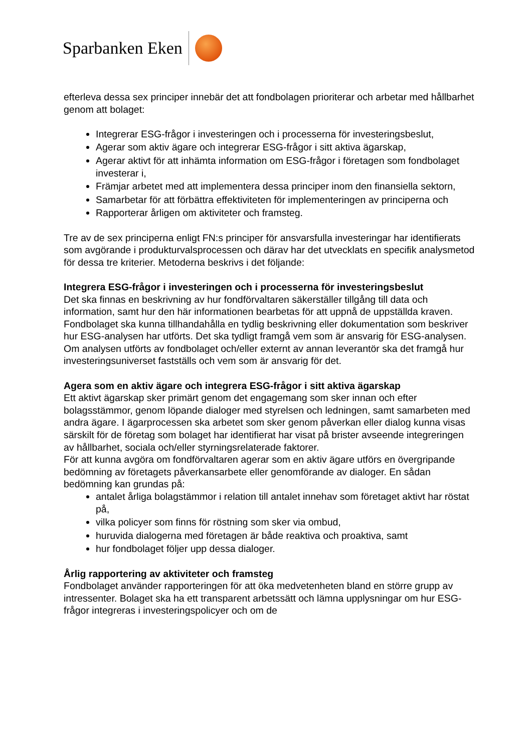Sparbanken Eken
efterleva dessa sex principer innebär det att fondbolagen prioriterar och arbetar med hållbarhet genom att bolaget:
Integrerar ESG-frågor i investeringen och i processerna för investeringsbeslut,
Agerar som aktiv ägare och integrerar ESG-frågor i sitt aktiva ägarskap,
Agerar aktivt för att inhämta information om ESG-frågor i företagen som fondbolaget investerar i,
Främjar arbetet med att implementera dessa principer inom den finansiella sektorn,
Samarbetar för att förbättra effektiviteten för implementeringen av principerna och
Rapporterar årligen om aktiviteter och framsteg.
Tre av de sex principerna enligt FN:s principer för ansvarsfulla investeringar har identifierats som avgörande i produkturvalsprocessen och därav har det utvecklats en specifik analysmetod för dessa tre kriterier. Metoderna beskrivs i det följande:
Integrera ESG-frågor i investeringen och i processerna för investeringsbeslut
Det ska finnas en beskrivning av hur fondförvaltaren säkerställer tillgång till data och information, samt hur den här informationen bearbetas för att uppnå de uppställda kraven.
Fondbolaget ska kunna tillhandahålla en tydlig beskrivning eller dokumentation som beskriver hur ESG-analysen har utförts. Det ska tydligt framgå vem som är ansvarig för ESG-analysen. Om analysen utförts av fondbolaget och/eller externt av annan leverantör ska det framgå hur investeringsuniverset fastställs och vem som är ansvarig för det.
Agera som en aktiv ägare och integrera ESG-frågor i sitt aktiva ägarskap
Ett aktivt ägarskap sker primärt genom det engagemang som sker innan och efter bolagsstämmor, genom löpande dialoger med styrelsen och ledningen, samt samarbeten med andra ägare. I ägarprocessen ska arbetet som sker genom påverkan eller dialog kunna visas särskilt för de företag som bolaget har identifierat har visat på brister avseende integreringen av hållbarhet, sociala och/eller styrningsrelaterade faktorer.
För att kunna avgöra om fondförvaltaren agerar som en aktiv ägare utförs en övergripande bedömning av företagets påverkansarbete eller genomförande av dialoger. En sådan bedömning kan grundas på:
antalet årliga bolagstämmor i relation till antalet innehav som företaget aktivt har röstat på,
vilka policyer som finns för röstning som sker via ombud,
huruvida dialogerna med företagen är både reaktiva och proaktiva, samt
hur fondbolaget följer upp dessa dialoger.
Årlig rapportering av aktiviteter och framsteg
Fondbolaget använder rapporteringen för att öka medvetenheten bland en större grupp av intressenter. Bolaget ska ha ett transparent arbetssätt och lämna upplysningar om hur ESG-frågor integreras i investeringspolicyer och om de